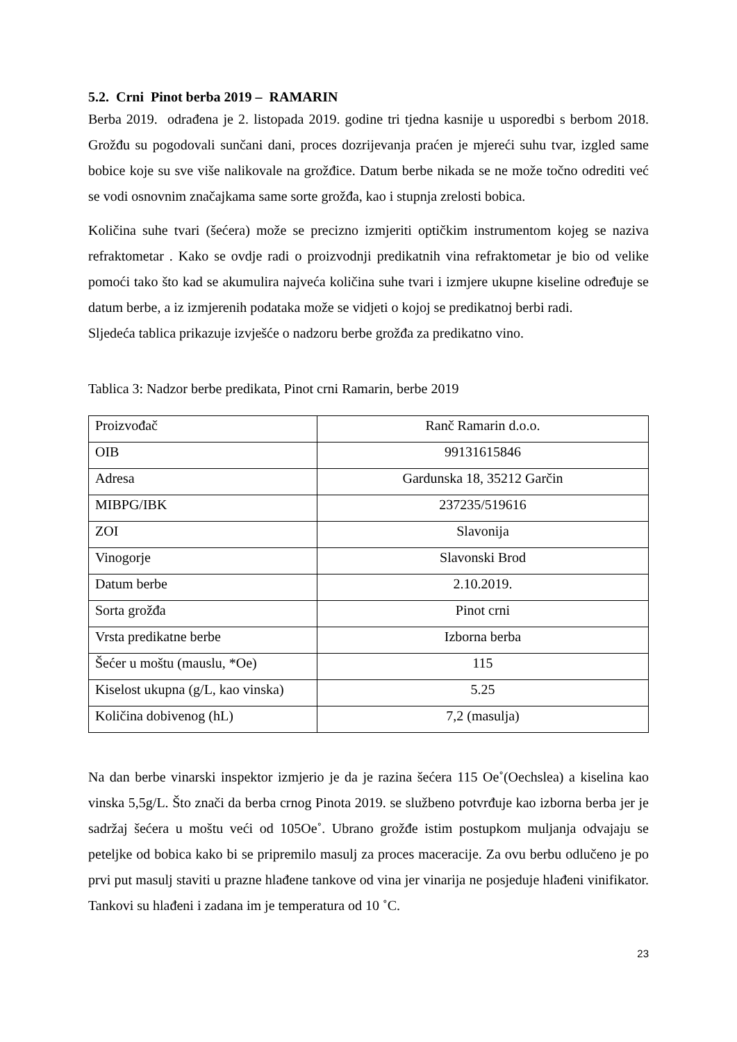5.2. Crni Pinot berba 2019 – RAMARIN
Berba 2019. odrađena je 2. listopada 2019. godine tri tjedna kasnije u usporedbi s berbom 2018. Grožđu su pogodovali sunčani dani, proces dozrijevanja praćen je mjereći suhu tvar, izgled same bobice koje su sve više nalikovale na grožđice. Datum berbe nikada se ne može točno odrediti već se vodi osnovnim značajkama same sorte grožđa, kao i stupnja zrelosti bobica.
Količina suhe tvari (šećera) može se precizno izmjeriti optičkim instrumentom kojeg se naziva refraktometar . Kako se ovdje radi o proizvodnji predikatnih vina refraktometar je bio od velike pomoći tako što kad se akumulira najveća količina suhe tvari i izmjere ukupne kiseline određuje se datum berbe, a iz izmjerenih podataka može se vidjeti o kojoj se predikatnoj berbi radi.
Sljedeća tablica prikazuje izvješće o nadzoru berbe grožđa za predikatno vino.
Tablica 3: Nadzor berbe predikata, Pinot crni Ramarin, berbe 2019
| Proizvođač | Ranč Ramarin d.o.o. |
| OIB | 99131615846 |
| Adresa | Gardunska 18, 35212 Garčin |
| MIBPG/IBK | 237235/519616 |
| ZOI | Slavonija |
| Vinogorje | Slavonski Brod |
| Datum berbe | 2.10.2019. |
| Sorta grožđa | Pinot crni |
| Vrsta predikatne berbe | Izborna berba |
| Šećer u moštu (mauslu, *Oe) | 115 |
| Kiselost ukupna (g/L, kao vinska) | 5.25 |
| Količina dobivenog (hL) | 7,2 (masulja) |
Na dan berbe vinarski inspektor izmjerio je da je razina šećera 115 Oe˚(Oechslea) a kiselina kao vinska 5,5g/L. Što znači da berba crnog Pinota 2019. se službeno potvrđuje kao izborna berba jer je sadržaj šećera u moštu veći od 105Oe˚. Ubrano grožđe istim postupkom muljanja odvajaju se peteljke od bobica kako bi se pripremilo masulj za proces maceracije. Za ovu berbu odlučeno je po prvi put masulj staviti u prazne hlađene tankove od vina jer vinarija ne posjeduje hlađeni vinifikator. Tankovi su hlađeni i zadana im je temperatura od 10 ˚C.
23